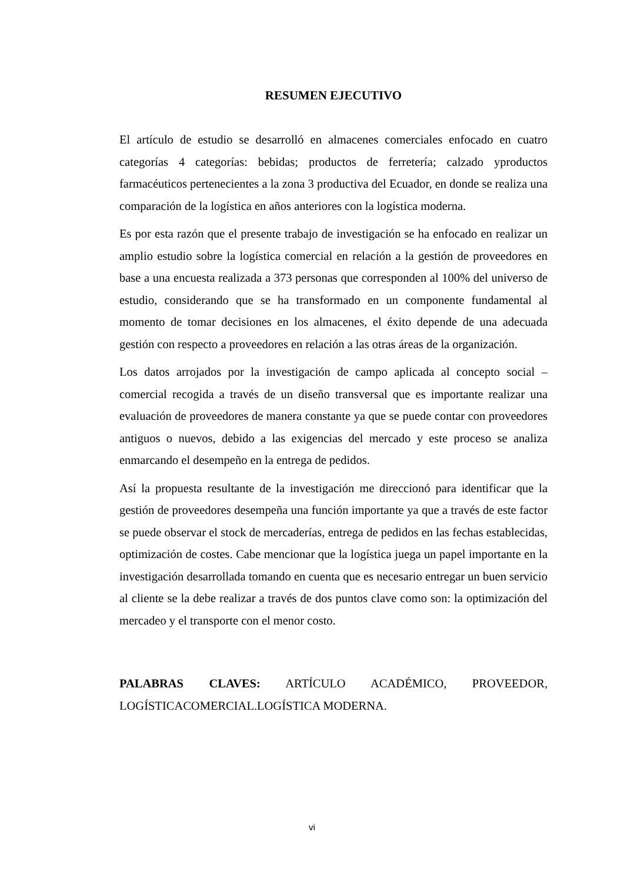RESUMEN EJECUTIVO
El artículo de estudio se desarrolló en almacenes comerciales enfocado en cuatro categorías 4 categorías: bebidas; productos de ferretería; calzado yproductos farmacéuticos pertenecientes a la zona 3 productiva del Ecuador, en donde se realiza una comparación de la logística en años anteriores con la logística moderna.
Es por esta razón que el presente trabajo de investigación se ha enfocado en realizar un amplio estudio sobre la logística comercial en relación a la gestión de proveedores en base a una encuesta realizada a 373 personas que corresponden al 100% del universo de estudio, considerando que se ha transformado en un componente fundamental al momento de tomar decisiones en los almacenes, el éxito depende de una adecuada gestión con respecto a proveedores en relación a las otras áreas de la organización.
Los datos arrojados por la investigación de campo aplicada al concepto social – comercial recogida a través de un diseño transversal que es importante realizar una evaluación de proveedores de manera constante ya que se puede contar con proveedores antiguos o nuevos, debido a las exigencias del mercado y este proceso se analiza enmarcando el desempeño en la entrega de pedidos.
Así la propuesta resultante de la investigación me direccionó para identificar que la gestión de proveedores desempeña una función importante ya que a través de este factor se puede observar el stock de mercaderías, entrega de pedidos en las fechas establecidas, optimización de costes. Cabe mencionar que la logística juega un papel importante en la investigación desarrollada tomando en cuenta que es necesario entregar un buen servicio al cliente se la debe realizar a través de dos puntos clave como son: la optimización del mercadeo y el transporte con el menor costo.
PALABRAS CLAVES: ARTÍCULO ACADÉMICO, PROVEEDOR, LOGÍSTICACOMERCIAL.LOGÍSTICA MODERNA.
vi